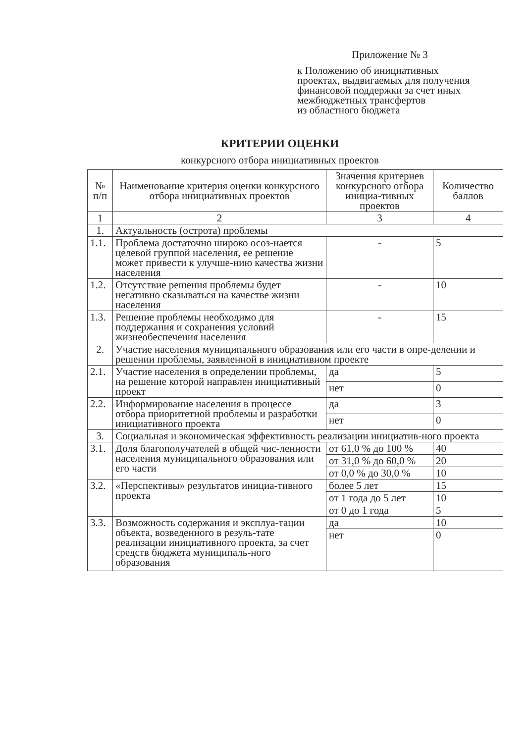Приложение № 3
к Положению об инициативных
проектах, выдвигаемых для получения
финансовой поддержки за счет иных
межбюджетных трансфертов
из областного бюджета
КРИТЕРИИ ОЦЕНКИ
конкурсного отбора инициативных проектов
| № п/п | Наименование критерия оценки конкурсного отбора инициативных проектов | Значения критериев конкурсного отбора инициа-тивных проектов | Количество баллов |
| --- | --- | --- | --- |
| 1 | 2 | 3 | 4 |
| 1. | Актуальность (острота) проблемы | | |
| 1.1. | Проблема достаточно широко осоз-нается целевой группой населения, ее решение может привести к улучше-нию качества жизни населения | - | 5 |
| 1.2. | Отсутствие решения проблемы будет негативно сказываться на качестве жизни населения | - | 10 |
| 1.3. | Решение проблемы необходимо для поддержания и сохранения условий жизнеобеспечения населения | - | 15 |
| 2. | Участие населения муниципального образования или его части в опре-делении и решении проблемы, заявленной в инициативном проекте | | |
| 2.1. | Участие населения в определении проблемы, на решение которой направлен инициативный проект | да | 5 |
| | | нет | 0 |
| 2.2. | Информирование населения в процессе отбора приоритетной проблемы и разработки инициативного проекта | да | 3 |
| | | нет | 0 |
| 3. | Социальная и экономическая эффективность реализации инициатив-ного проекта | | |
| 3.1. | Доля благополучателей в общей чис-ленности населения муниципального образования или его части | от 61,0 % до 100 % | 40 |
| | | от 31,0 % до 60,0 % | 20 |
| | | от 0,0 % до 30,0 % | 10 |
| 3.2. | «Перспективы» результатов инициа-тивного проекта | более 5 лет | 15 |
| | | от 1 года до 5 лет | 10 |
| | | от 0 до 1 года | 5 |
| 3.3. | Возможность содержания и эксплуа-тации объекта, возведенного в резуль-тате реализации инициативного проекта, за счет средств бюджета муниципаль-ного образования | да | 10 |
| | | нет | 0 |